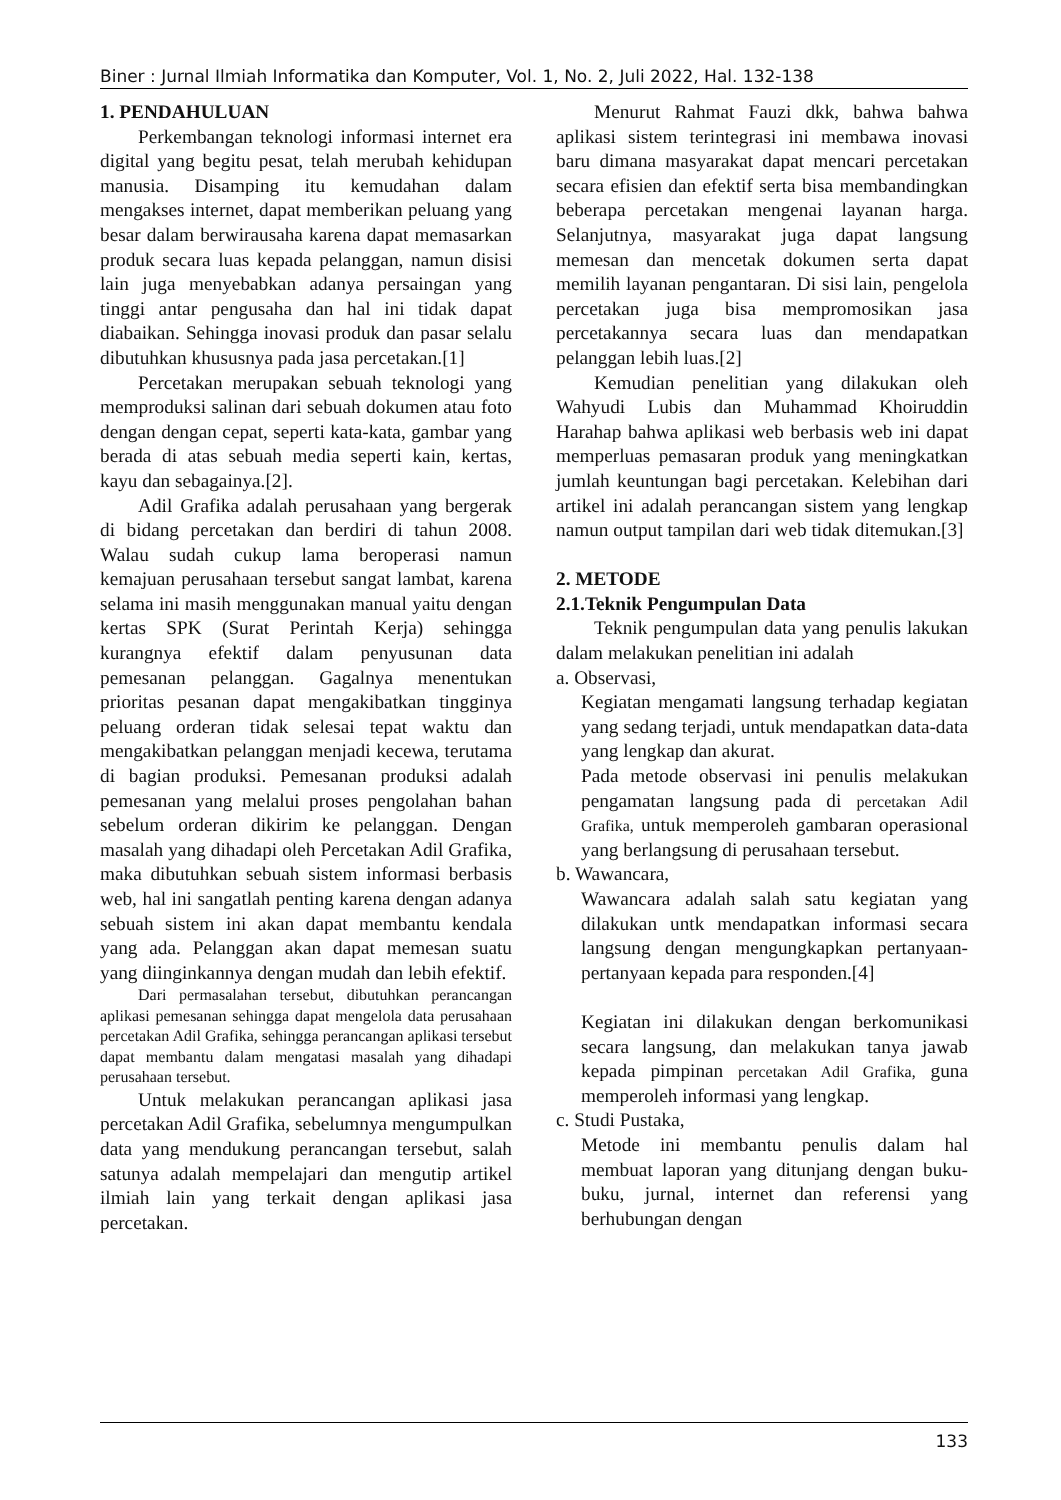Biner : Jurnal Ilmiah Informatika dan Komputer, Vol. 1, No. 2, Juli 2022, Hal. 132-138
1. PENDAHULUAN
Perkembangan teknologi informasi internet era digital yang begitu pesat, telah merubah kehidupan manusia. Disamping itu kemudahan dalam mengakses internet, dapat memberikan peluang yang besar dalam berwirausaha karena dapat memasarkan produk secara luas kepada pelanggan, namun disisi lain juga menyebabkan adanya persaingan yang tinggi antar pengusaha dan hal ini tidak dapat diabaikan. Sehingga inovasi produk dan pasar selalu dibutuhkan khususnya pada jasa percetakan.[1]
Percetakan merupakan sebuah teknologi yang memproduksi salinan dari sebuah dokumen atau foto dengan dengan cepat, seperti kata-kata, gambar yang berada di atas sebuah media seperti kain, kertas, kayu dan sebagainya.[2].
Adil Grafika adalah perusahaan yang bergerak di bidang percetakan dan berdiri di tahun 2008. Walau sudah cukup lama beroperasi namun kemajuan perusahaan tersebut sangat lambat, karena selama ini masih menggunakan manual yaitu dengan kertas SPK (Surat Perintah Kerja) sehingga kurangnya efektif dalam penyusunan data pemesanan pelanggan. Gagalnya menentukan prioritas pesanan dapat mengakibatkan tingginya peluang orderan tidak selesai tepat waktu dan mengakibatkan pelanggan menjadi kecewa, terutama di bagian produksi. Pemesanan produksi adalah pemesanan yang melalui proses pengolahan bahan sebelum orderan dikirim ke pelanggan. Dengan masalah yang dihadapi oleh Percetakan Adil Grafika, maka dibutuhkan sebuah sistem informasi berbasis web, hal ini sangatlah penting karena dengan adanya sebuah sistem ini akan dapat membantu kendala yang ada. Pelanggan akan dapat memesan suatu yang diinginkannya dengan mudah dan lebih efektif.
Dari permasalahan tersebut, dibutuhkan perancangan aplikasi pemesanan sehingga dapat mengelola data perusahaan percetakan Adil Grafika, sehingga perancangan aplikasi tersebut dapat membantu dalam mengatasi masalah yang dihadapi perusahaan tersebut.
Untuk melakukan perancangan aplikasi jasa percetakan Adil Grafika, sebelumnya mengumpulkan data yang mendukung perancangan tersebut, salah satunya adalah mempelajari dan mengutip artikel ilmiah lain yang terkait dengan aplikasi jasa percetakan.
Menurut Rahmat Fauzi dkk, bahwa bahwa aplikasi sistem terintegrasi ini membawa inovasi baru dimana masyarakat dapat mencari percetakan secara efisien dan efektif serta bisa membandingkan beberapa percetakan mengenai layanan harga. Selanjutnya, masyarakat juga dapat langsung memesan dan mencetak dokumen serta dapat memilih layanan pengantaran. Di sisi lain, pengelola percetakan juga bisa mempromosikan jasa percetakannya secara luas dan mendapatkan pelanggan lebih luas.[2]
Kemudian penelitian yang dilakukan oleh Wahyudi Lubis dan Muhammad Khoiruddin Harahap bahwa aplikasi web berbasis web ini dapat memperluas pemasaran produk yang meningkatkan jumlah keuntungan bagi percetakan. Kelebihan dari artikel ini adalah perancangan sistem yang lengkap namun output tampilan dari web tidak ditemukan.[3]
2. METODE
2.1.Teknik Pengumpulan Data
Teknik pengumpulan data yang penulis lakukan dalam melakukan penelitian ini adalah
a. Observasi,
Kegiatan mengamati langsung terhadap kegiatan yang sedang terjadi, untuk mendapatkan data-data yang lengkap dan akurat.
Pada metode observasi ini penulis melakukan pengamatan langsung pada di percetakan Adil Grafika, untuk memperoleh gambaran operasional yang berlangsung di perusahaan tersebut.
b. Wawancara,
Wawancara adalah salah satu kegiatan yang dilakukan untk mendapatkan informasi secara langsung dengan mengungkapkan pertanyaan-pertanyaan kepada para responden.[4]
Kegiatan ini dilakukan dengan berkomunikasi secara langsung, dan melakukan tanya jawab kepada pimpinan percetakan Adil Grafika, guna memperoleh informasi yang lengkap.
c. Studi Pustaka,
Metode ini membantu penulis dalam hal membuat laporan yang ditunjang dengan buku-buku, jurnal, internet dan referensi yang berhubungan dengan
133